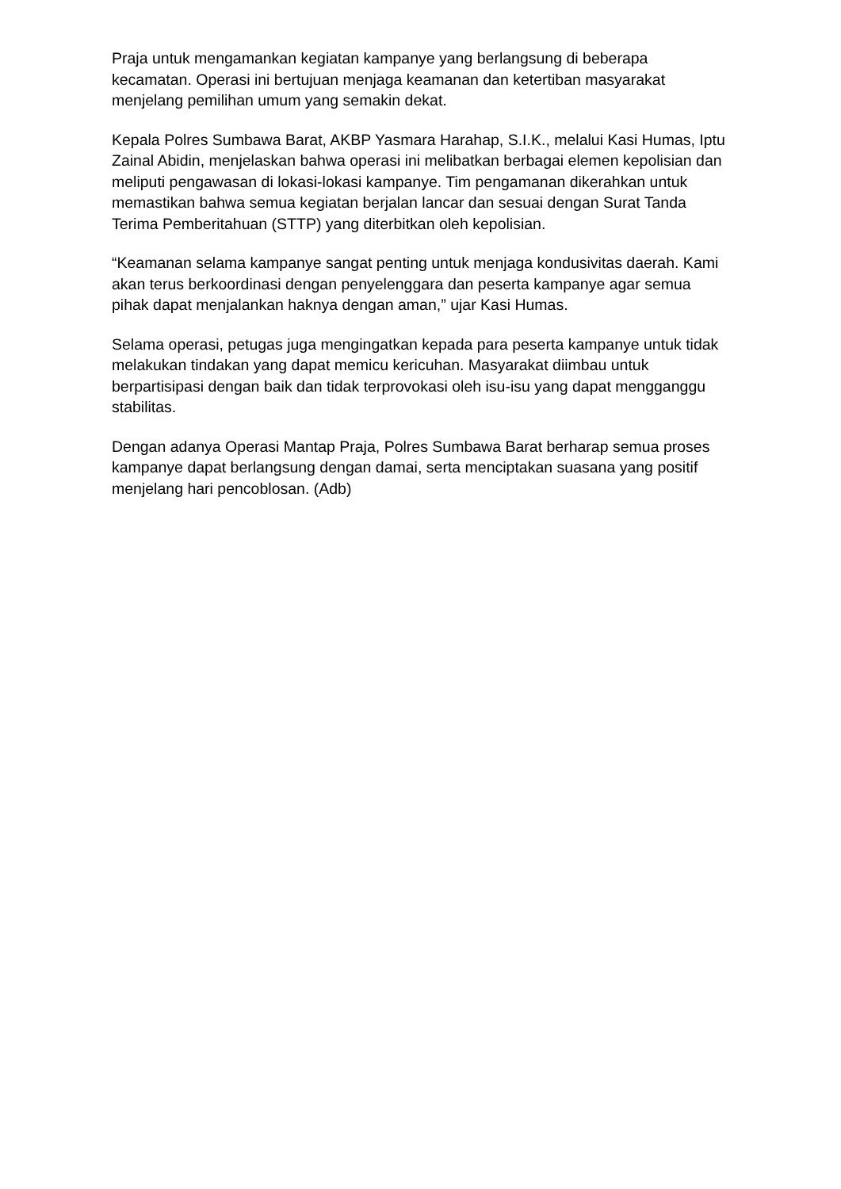Praja untuk mengamankan kegiatan kampanye yang berlangsung di beberapa kecamatan. Operasi ini bertujuan menjaga keamanan dan ketertiban masyarakat menjelang pemilihan umum yang semakin dekat.
Kepala Polres Sumbawa Barat, AKBP Yasmara Harahap, S.I.K., melalui Kasi Humas, Iptu Zainal Abidin, menjelaskan bahwa operasi ini melibatkan berbagai elemen kepolisian dan meliputi pengawasan di lokasi-lokasi kampanye. Tim pengamanan dikerahkan untuk memastikan bahwa semua kegiatan berjalan lancar dan sesuai dengan Surat Tanda Terima Pemberitahuan (STTP) yang diterbitkan oleh kepolisian.
“Keamanan selama kampanye sangat penting untuk menjaga kondusivitas daerah. Kami akan terus berkoordinasi dengan penyelenggara dan peserta kampanye agar semua pihak dapat menjalankan haknya dengan aman,” ujar Kasi Humas.
Selama operasi, petugas juga mengingatkan kepada para peserta kampanye untuk tidak melakukan tindakan yang dapat memicu kericuhan. Masyarakat diimbau untuk berpartisipasi dengan baik dan tidak terprovokasi oleh isu-isu yang dapat mengganggu stabilitas.
Dengan adanya Operasi Mantap Praja, Polres Sumbawa Barat berharap semua proses kampanye dapat berlangsung dengan damai, serta menciptakan suasana yang positif menjelang hari pencoblosan. (Adb)